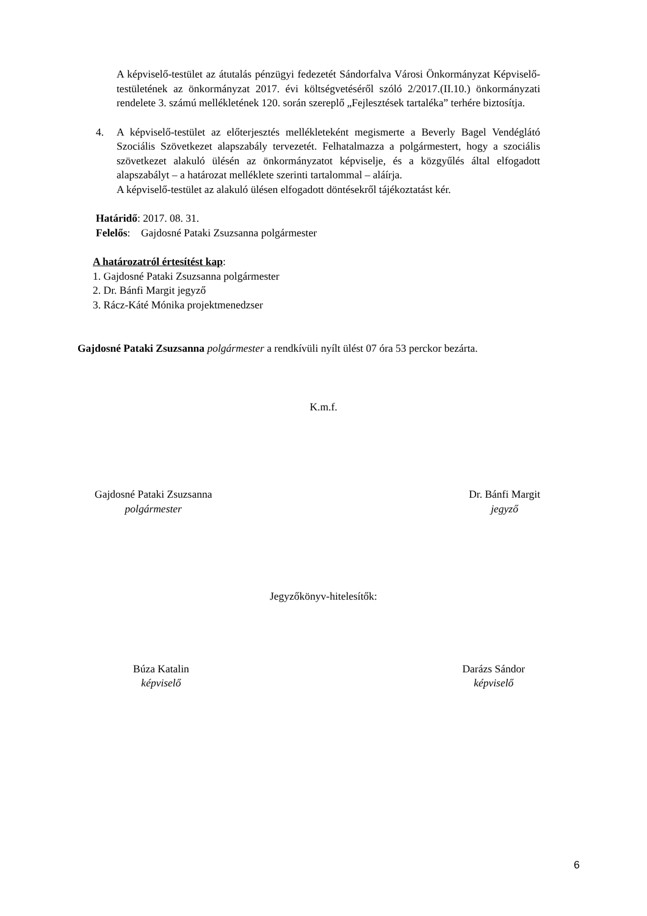A képviselő-testület az átutalás pénzügyi fedezetét Sándorfalva Városi Önkormányzat Képviselő-testületének az önkormányzat 2017. évi költségvetéséről szóló 2/2017.(II.10.) önkormányzati rendelete 3. számú mellékletének 120. során szereplő „Fejlesztések tartaléka” terhére biztosítja.
4. A képviselő-testület az előterjesztés mellékleteként megismerte a Beverly Bagel Vendéglátó Szociális Szövetkezet alapszabály tervezetét. Felhatalmazza a polgármestert, hogy a szociális szövetkezet alakuló ülésén az önkormányzatot képviselje, és a közgyűlés által elfogadott alapszabályt – a határozat melléklete szerinti tartalommal – aláírja.
A képviselő-testület az alakuló ülésen elfogadott döntésekről tájékoztatást kér.
Határidő: 2017. 08. 31.
Felelős: Gajdosné Pataki Zsuzsanna polgármester
A határozatról értesítést kap:
1. Gajdosné Pataki Zsuzsanna polgármester
2. Dr. Bánfi Margit jegyző
3. Rácz-Káté Mónika projektmenedzser
Gajdosné Pataki Zsuzsanna polgármester a rendkívüli nyílt ülést 07 óra 53 perckor bezárta.
K.m.f.
Gajdosné Pataki Zsuzsanna
polgármester
Dr. Bánfi Margit
jegyző
Jegyzőkönyv-hitelesítők:
Búza Katalin
képviselő
Darázs Sándor
képviselő
6